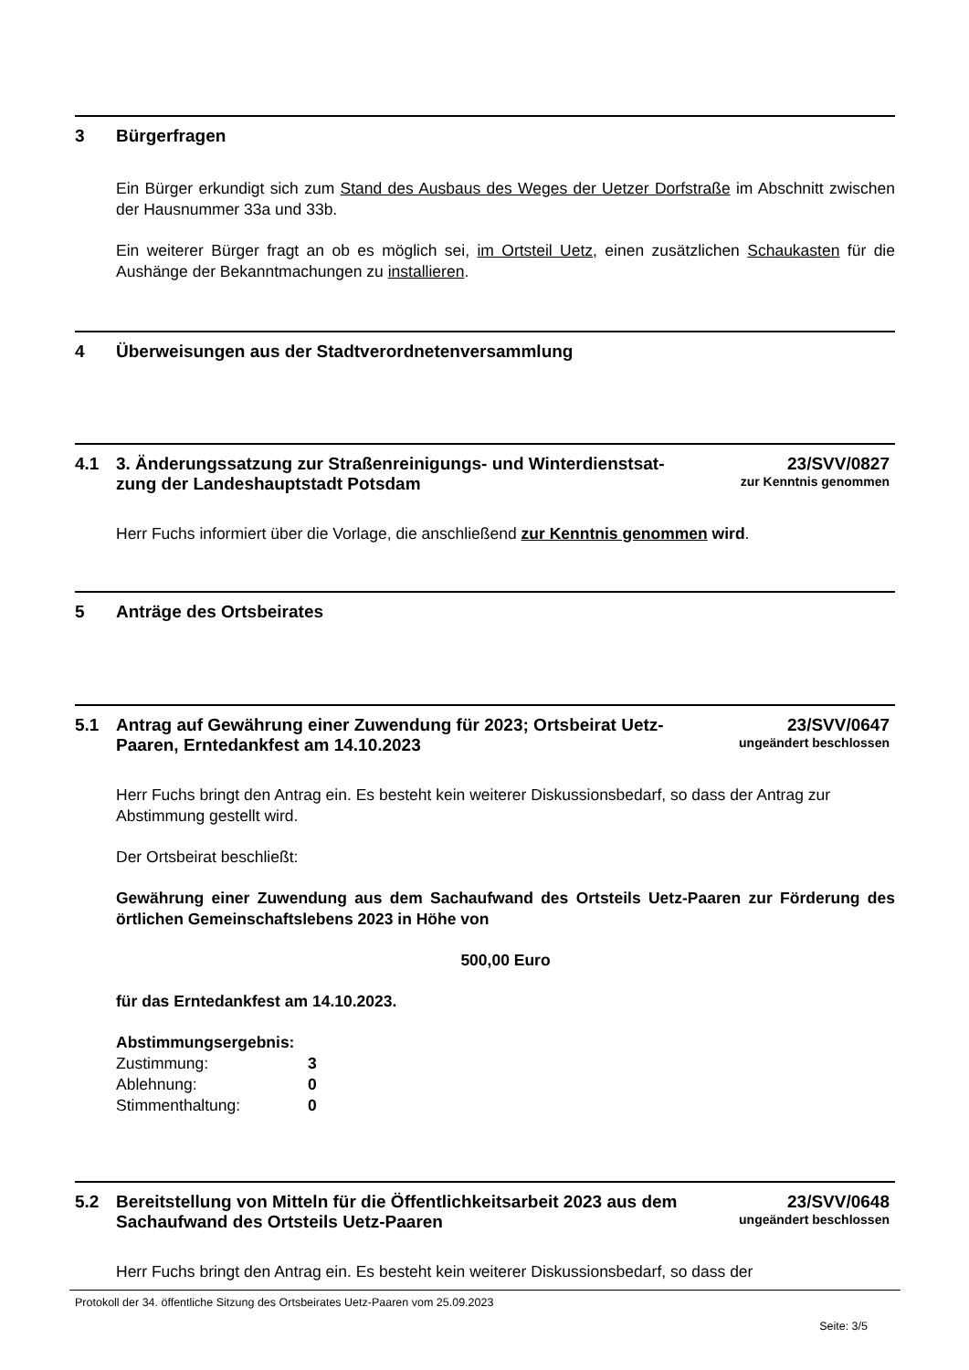3 Bürgerfragen
Ein Bürger erkundigt sich zum Stand des Ausbaus des Weges der Uetzer Dorfstraße im Ab­schnitt zwischen der Hausnummer 33a und 33b.
Ein weiterer Bürger fragt an ob es möglich sei, im Ortsteil Uetz, einen zusätzlichen Schau­kasten für die Aushänge der Bekanntmachungen zu installieren.
4 Überweisungen aus der Stadtverordnetenversammlung
4.1 3. Änderungssatzung zur Straßenreinigungs- und Winterdienstsat­zung der Landeshauptstadt Potsdam
23/SVV/0827
zur Kenntnis genommen
Herr Fuchs informiert über die Vorlage, die anschließend zur Kenntnis genommen wird.
5 Anträge des Ortsbeirates
5.1 Antrag auf Gewährung einer Zuwendung für 2023; Ortsbeirat Uetz-Paaren, Erntedankfest am 14.10.2023
23/SVV/0647
ungeändert beschlossen
Herr Fuchs bringt den Antrag ein. Es besteht kein weiterer Diskussionsbedarf, so dass der Antrag zur Abstimmung gestellt wird.
Der Ortsbeirat beschließt:
Gewährung einer Zuwendung aus dem Sachaufwand des Ortsteils Uetz-Paaren zur Förderung des örtlichen Gemeinschaftslebens 2023 in Höhe von
500,00 Euro
für das Erntedankfest am 14.10.2023.
Abstimmungsergebnis:
| Zustimmung: | 3 |
| Ablehnung: | 0 |
| Stimmenthaltung: | 0 |
5.2 Bereitstellung von Mitteln für die Öffentlichkeitsarbeit 2023 aus dem Sachaufwand des Ortsteils Uetz-Paaren
23/SVV/0648
ungeändert beschlossen
Herr Fuchs bringt den Antrag ein. Es besteht kein weiterer Diskussionsbedarf, so dass der
Protokoll der 34. öffentliche Sitzung des Ortsbeirates Uetz-Paaren vom 25.09.2023
Seite: 3/5